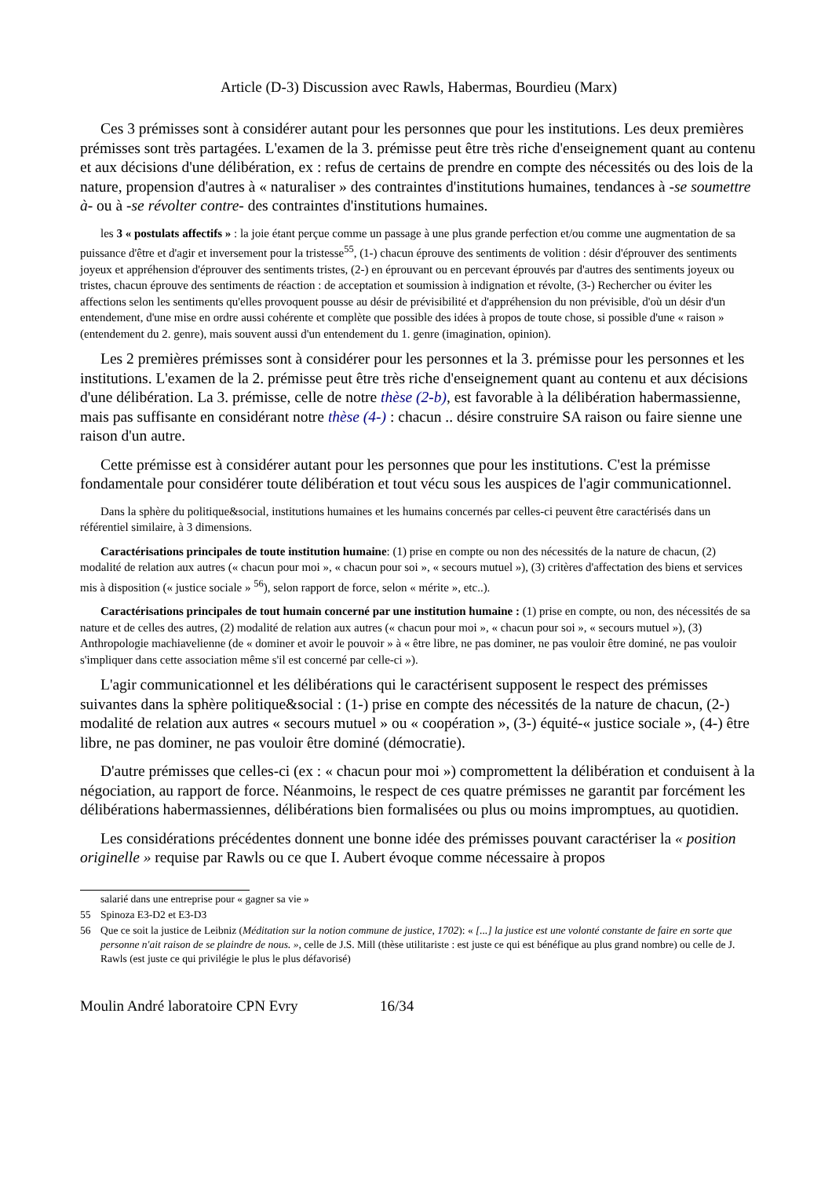Article (D-3) Discussion avec Rawls, Habermas, Bourdieu (Marx)
Ces 3 prémisses sont à considérer autant pour les personnes que pour les institutions. Les deux premières prémisses sont très partagées. L'examen de la 3. prémisse peut être très riche d'enseignement quant au contenu et aux décisions d'une délibération, ex : refus de certains de prendre en compte des nécessités ou des lois de la nature, propension d'autres à « naturaliser » des contraintes d'institutions humaines, tendances à -se soumettre à- ou à -se révolter contre- des contraintes d'institutions humaines.
les 3 « postulats affectifs » : la joie étant perçue comme un passage à une plus grande perfection et/ou comme une augmentation de sa puissance d'être et d'agir et inversement pour la tristesse<sup>55</sup>, (1-) chacun éprouve des sentiments de volition : désir d'éprouver des sentiments joyeux et appréhension d'éprouver des sentiments tristes, (2-) en éprouvant ou en percevant éprouvés par d'autres des sentiments joyeux ou tristes, chacun éprouve des sentiments de réaction : de acceptation et soumission à indignation et révolte, (3-) Rechercher ou éviter les affections selon les sentiments qu'elles provoquent pousse au désir de prévisibilité et d'appréhension du non prévisible, d'où un désir d'un entendement, d'une mise en ordre aussi cohérente et complète que possible des idées à propos de toute chose, si possible d'une « raison » (entendement du 2. genre), mais souvent aussi d'un entendement du 1. genre (imagination, opinion).
Les 2 premières prémisses sont à considérer pour les personnes et la 3. prémisse pour les personnes et les institutions. L'examen de la 2. prémisse peut être très riche d'enseignement quant au contenu et aux décisions d'une délibération. La 3. prémisse, celle de notre thèse (2-b), est favorable à la délibération habermassienne, mais pas suffisante en considérant notre thèse (4-) : chacun .. désire construire SA raison ou faire sienne une raison d'un autre.
Cette prémisse est à considérer autant pour les personnes que pour les institutions. C'est la prémisse fondamentale pour considérer toute délibération et tout vécu sous les auspices de l'agir communicationnel.
Dans la sphère du politique&social, institutions humaines et les humains concernés par celles-ci peuvent être caractérisés dans un référentiel similaire, à 3 dimensions.
Caractérisations principales de toute institution humaine: (1) prise en compte ou non des nécessités de la nature de chacun, (2) modalité de relation aux autres (« chacun pour moi », « chacun pour soi », « secours mutuel »), (3) critères d'affectation des biens et services mis à disposition (« justice sociale » <sup>56</sup>), selon rapport de force, selon « mérite », etc..).
Caractérisations principales de tout humain concerné par une institution humaine : (1) prise en compte, ou non, des nécessités de sa nature et de celles des autres, (2) modalité de relation aux autres (« chacun pour moi », « chacun pour soi », « secours mutuel »), (3) Anthropologie machiavelienne (de « dominer et avoir le pouvoir » à « être libre, ne pas dominer, ne pas vouloir être dominé, ne pas vouloir s'impliquer dans cette association même s'il est concerné par celle-ci »).
L'agir communicationnel et les délibérations qui le caractérisent supposent le respect des prémisses suivantes dans la sphère politique&social : (1-) prise en compte des nécessités de la nature de chacun, (2-) modalité de relation aux autres « secours mutuel » ou « coopération », (3-) équité-« justice sociale », (4-) être libre, ne pas dominer, ne pas vouloir être dominé (démocratie).
D'autre prémisses que celles-ci (ex : « chacun pour moi ») compromettent la délibération et conduisent à la négociation, au rapport de force. Néanmoins, le respect de ces quatre prémisses ne garantit par forcément les délibérations habermassiennes, délibérations bien formalisées ou plus ou moins impromptues, au quotidien.
Les considérations précédentes donnent une bonne idée des prémisses pouvant caractériser la « position originelle » requise par Rawls ou ce que I. Aubert évoque comme nécessaire à propos
salarié dans une entreprise pour « gagner sa vie »
55 Spinoza E3-D2 et E3-D3
56 Que ce soit la justice de Leibniz (Méditation sur la notion commune de justice, 1702): « [...] la justice est une volonté constante de faire en sorte que personne n'ait raison de se plaindre de nous. », celle de J.S. Mill (thèse utilitariste : est juste ce qui est bénéfique au plus grand nombre) ou celle de J. Rawls (est juste ce qui privilégie le plus le plus défavorisé)
Moulin André laboratoire CPN Evry 16/34